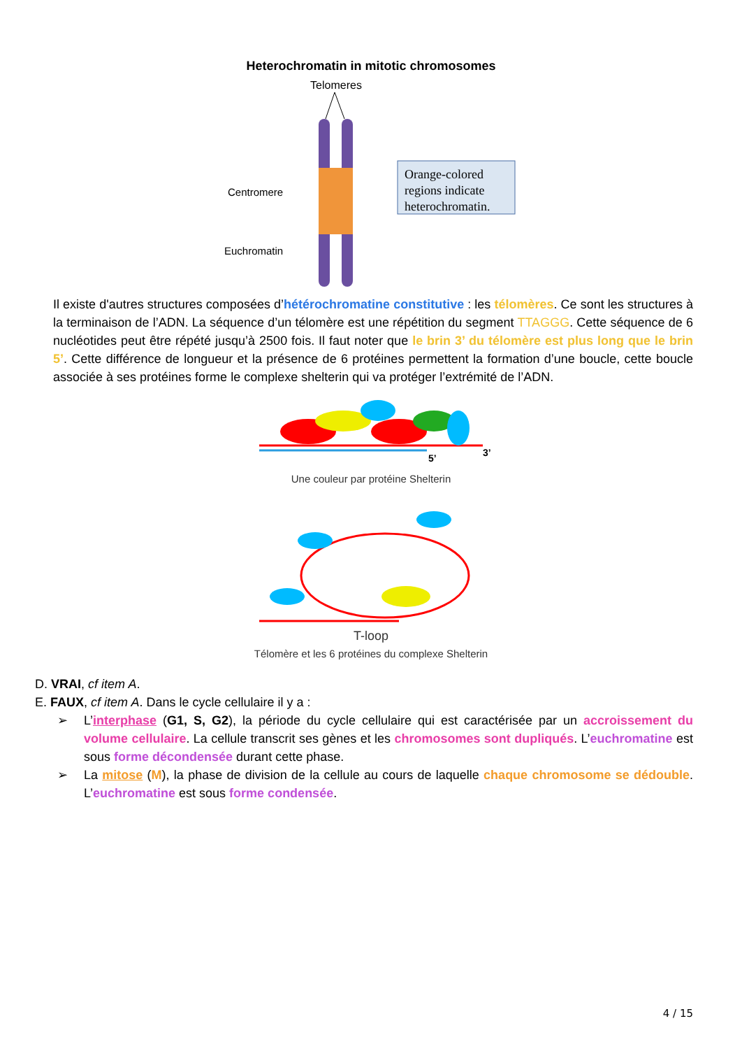Heterochromatin in mitotic chromosomes
Telomeres
Centromere
Euchromatin
Orange-colored
regions indicate
heterochromatin.
Il existe d'autres structures composées d’hétérochromatine constitutive : les télomères. Ce sont les structures à la terminaison de l’ADN. La séquence d’un télomère est une répétition du segment TTAGGG. Cette séquence de 6 nucléotides peut être répété jusqu’à 2500 fois. Il faut noter que le brin 3’ du télomère est plus long que le brin 5’. Cette différence de longueur et la présence de 6 protéines permettent la formation d’une boucle, cette boucle associée à ses protéines forme le complexe shelterin qui va protéger l’extrémité de l’ADN.
3’
5’
Une couleur par protéine Shelterin
T-loop
Télomère et les 6 protéines du complexe Shelterin
D. VRAI, cf item A.
E. FAUX, cf item A. Dans le cycle cellulaire il y a :
➢
L’interphase (G1, S, G2), la période du cycle cellulaire qui est caractérisée par un accroissement du volume cellulaire. La cellule transcrit ses gènes et les chromosomes sont dupliqués. L’euchromatine est sous forme décondensée durant cette phase.
➢
La mitose (M), la phase de division de la cellule au cours de laquelle chaque chromosome se dédouble. L’euchromatine est sous forme condensée.
4 / 15